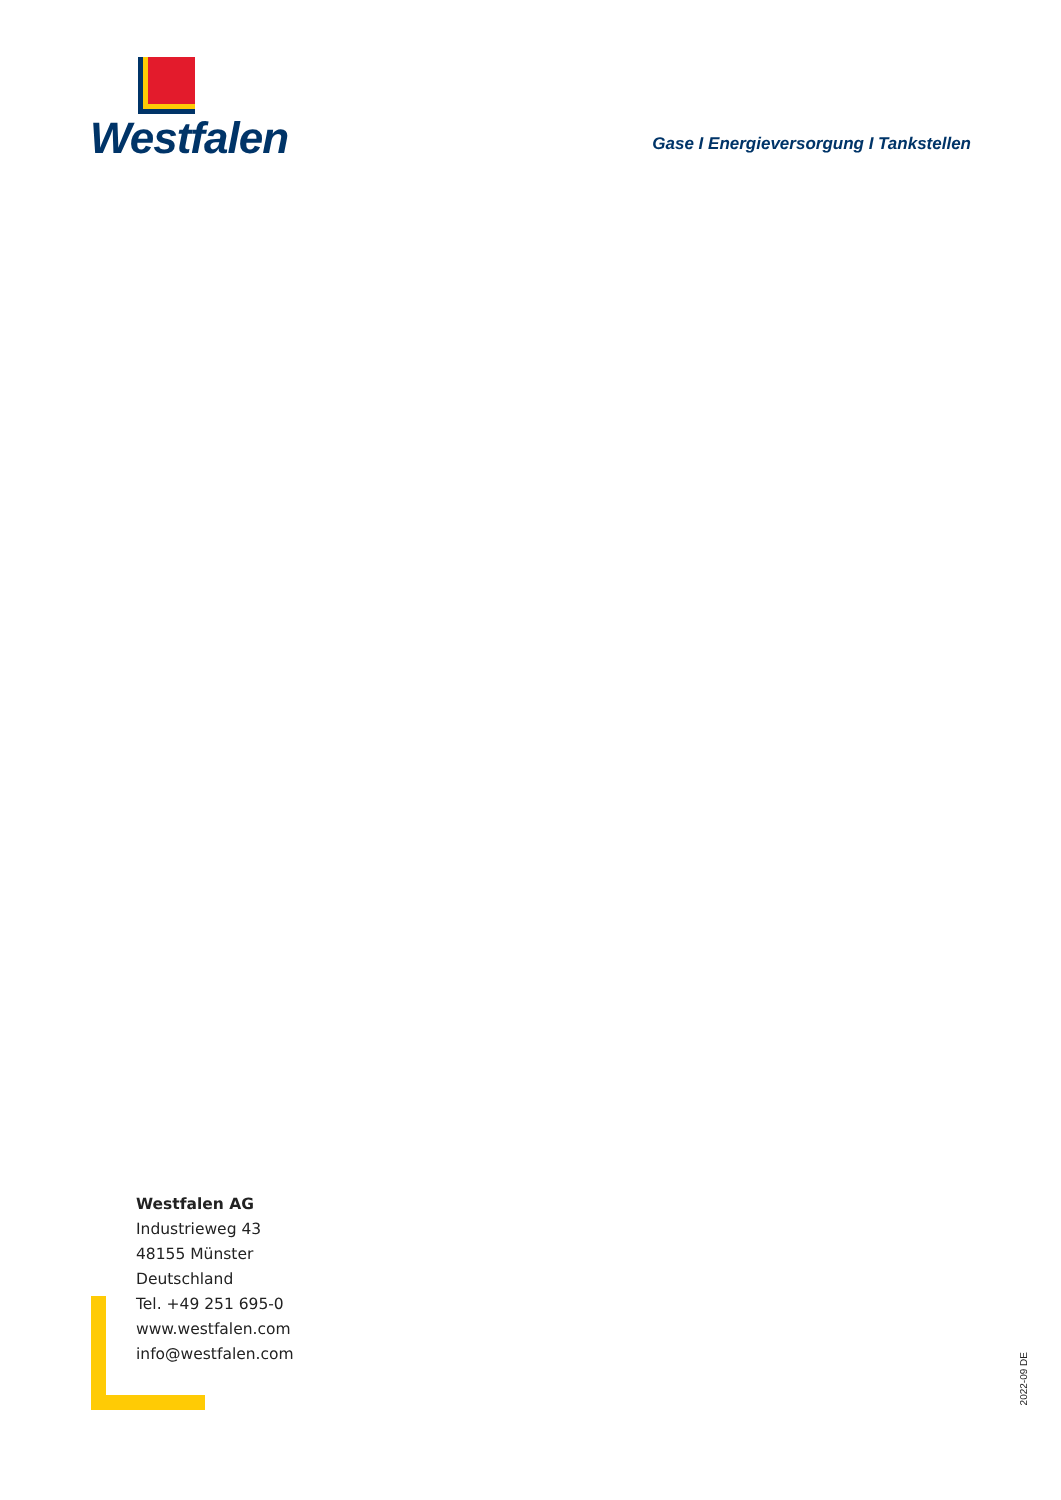Westfalen
Gase I Energieversorgung I Tankstellen
Westfalen AG
Industrieweg 43
48155 Münster
Deutschland
Tel. +49 251 695-0
www.westfalen.com
info@westfalen.com
2022-09 DE